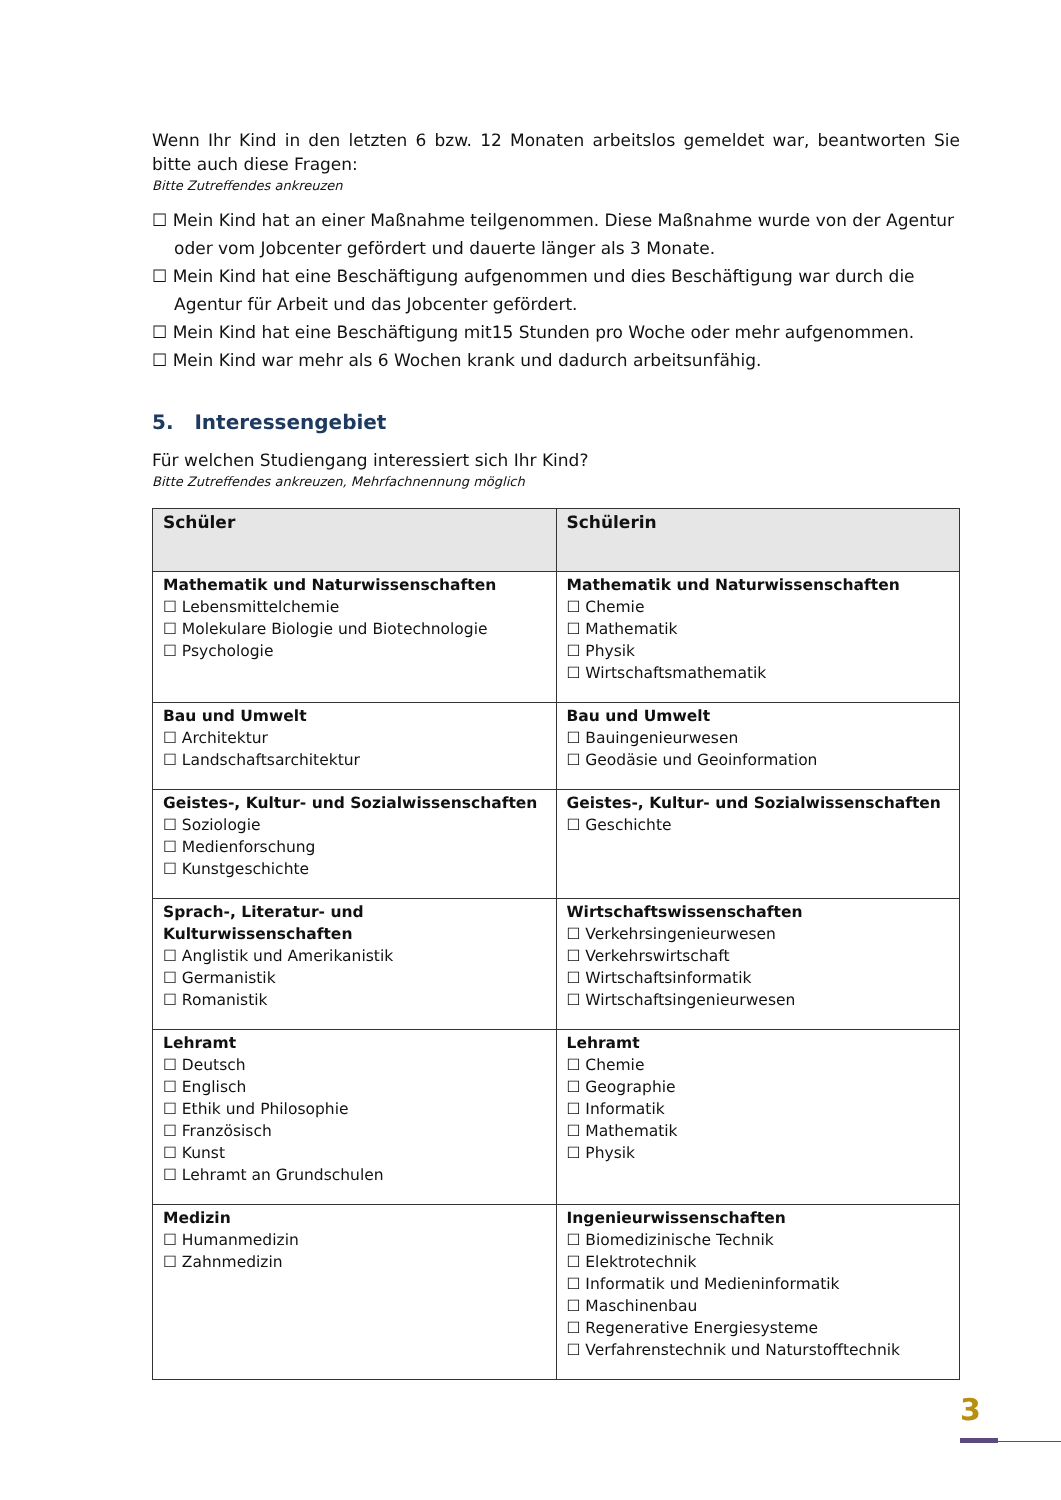Wenn Ihr Kind in den letzten 6 bzw. 12 Monaten arbeitslos gemeldet war, beantworten Sie bitte auch diese Fragen:
Bitte Zutreffendes ankreuzen
☐ Mein Kind hat an einer Maßnahme teilgenommen. Diese Maßnahme wurde von der Agentur oder vom Jobcenter gefördert und dauerte länger als 3 Monate.
☐ Mein Kind hat eine Beschäftigung aufgenommen und dies Beschäftigung war durch die Agentur für Arbeit und das Jobcenter gefördert.
☐ Mein Kind hat eine Beschäftigung mit15 Stunden pro Woche oder mehr aufgenommen.
☐ Mein Kind war mehr als 6 Wochen krank und dadurch arbeitsunfähig.
5. Interessengebiet
Für welchen Studiengang interessiert sich Ihr Kind?
Bitte Zutreffendes ankreuzen, Mehrfachnennung möglich
| Schüler | Schülerin |
| --- | --- |
| Mathematik und Naturwissenschaften ☐ Lebensmittelchemie ☐ Molekulare Biologie und Biotechnologie ☐ Psychologie | Mathematik und Naturwissenschaften ☐ Chemie ☐ Mathematik ☐ Physik ☐ Wirtschaftsmathematik |
| Bau und Umwelt ☐ Architektur ☐ Landschaftsarchitektur | Bau und Umwelt ☐ Bauingenieurwesen ☐ Geodäsie und Geoinformation |
| Geistes-, Kultur- und Sozialwissenschaften ☐ Soziologie ☐ Medienforschung ☐ Kunstgeschichte | Geistes-, Kultur- und Sozialwissenschaften ☐ Geschichte |
| Sprach-, Literatur- und Kulturwissenschaften ☐ Anglistik und Amerikanistik ☐ Germanistik ☐ Romanistik | Wirtschaftswissenschaften ☐ Verkehrsingenieurwesen ☐ Verkehrswirtschaft ☐ Wirtschaftsinformatik ☐ Wirtschaftsingenieurwesen |
| Lehramt ☐ Deutsch ☐ Englisch ☐ Ethik und Philosophie ☐ Französisch ☐ Kunst ☐ Lehramt an Grundschulen | Lehramt ☐ Chemie ☐ Geographie ☐ Informatik ☐ Mathematik ☐ Physik |
| Medizin ☐ Humanmedizin ☐ Zahnmedizin | Ingenieurwissenschaften ☐ Biomedizinische Technik ☐ Elektrotechnik ☐ Informatik und Medieninformatik ☐ Maschinenbau ☐ Regenerative Energiesysteme ☐ Verfahrenstechnik und Naturstofftechnik |
3